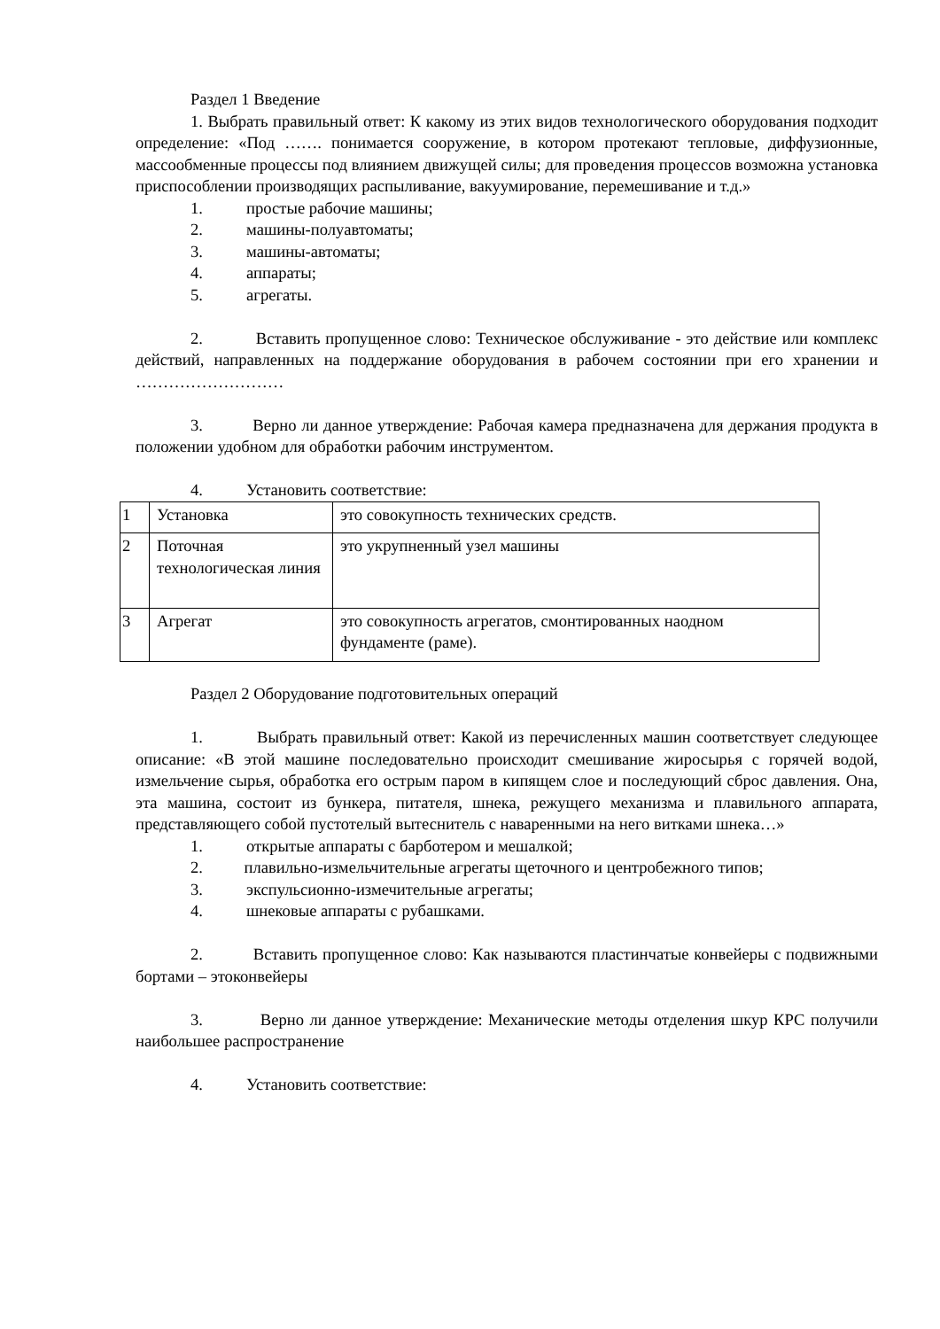Раздел 1 Введение
1. Выбрать правильный ответ: К какому из этих видов технологического оборудования подходит определение: «Под ……. понимается сооружение, в котором протекают тепловые, диффузионные, массообменные процессы под влиянием движущей силы; для проведения процессов возможна установка приспособлении производящих распыливание, вакуумирование, перемешивание и т.д.»
1. простые рабочие машины;
2. машины-полуавтоматы;
3. машины-автоматы;
4. аппараты;
5. агрегаты.
2. Вставить пропущенное слово: Техническое обслуживание - это действие или комплекс действий, направленных на поддержание оборудования в рабочем состоянии при его хранении и ………………………
3. Верно ли данное утверждение: Рабочая камера предназначена для держания продукта в положении удобном для обработки рабочим инструментом.
4. Установить соответствие:
| 1 | Установка | это совокупность технических средств. |
| 2 | Поточная технологическая линия | это укрупненный узел машины |
| 3 | Агрегат | это совокупность агрегатов, смонтированных наодном фундаменте (раме). |
Раздел 2 Оборудование подготовительных операций
1. Выбрать правильный ответ: Какой из перечисленных машин соответствует следующее описание: «В этой машине последовательно происходит смешивание жиросырья с горячей водой, измельчение сырья, обработка его острым паром в кипящем слое и последующий сброс давления. Она, эта машина, состоит из бункера, питателя, шнека, режущего механизма и плавильного аппарата, представляющего собой пустотелый вытеснитель с наваренными на него витками шнека…»
1. открытые аппараты с барботером и мешалкой;
2. плавильно-измельчительные агрегаты щеточного и центробежного типов;
3. экспульсионно-измечительные агрегаты;
4. шнековые аппараты с рубашками.
2. Вставить пропущенное слово: Как называются пластинчатые конвейеры с подвижными бортами – этоконвейеры
3. Верно ли данное утверждение: Механические методы отделения шкур КРС получили наибольшее распространение
4. Установить соответствие: